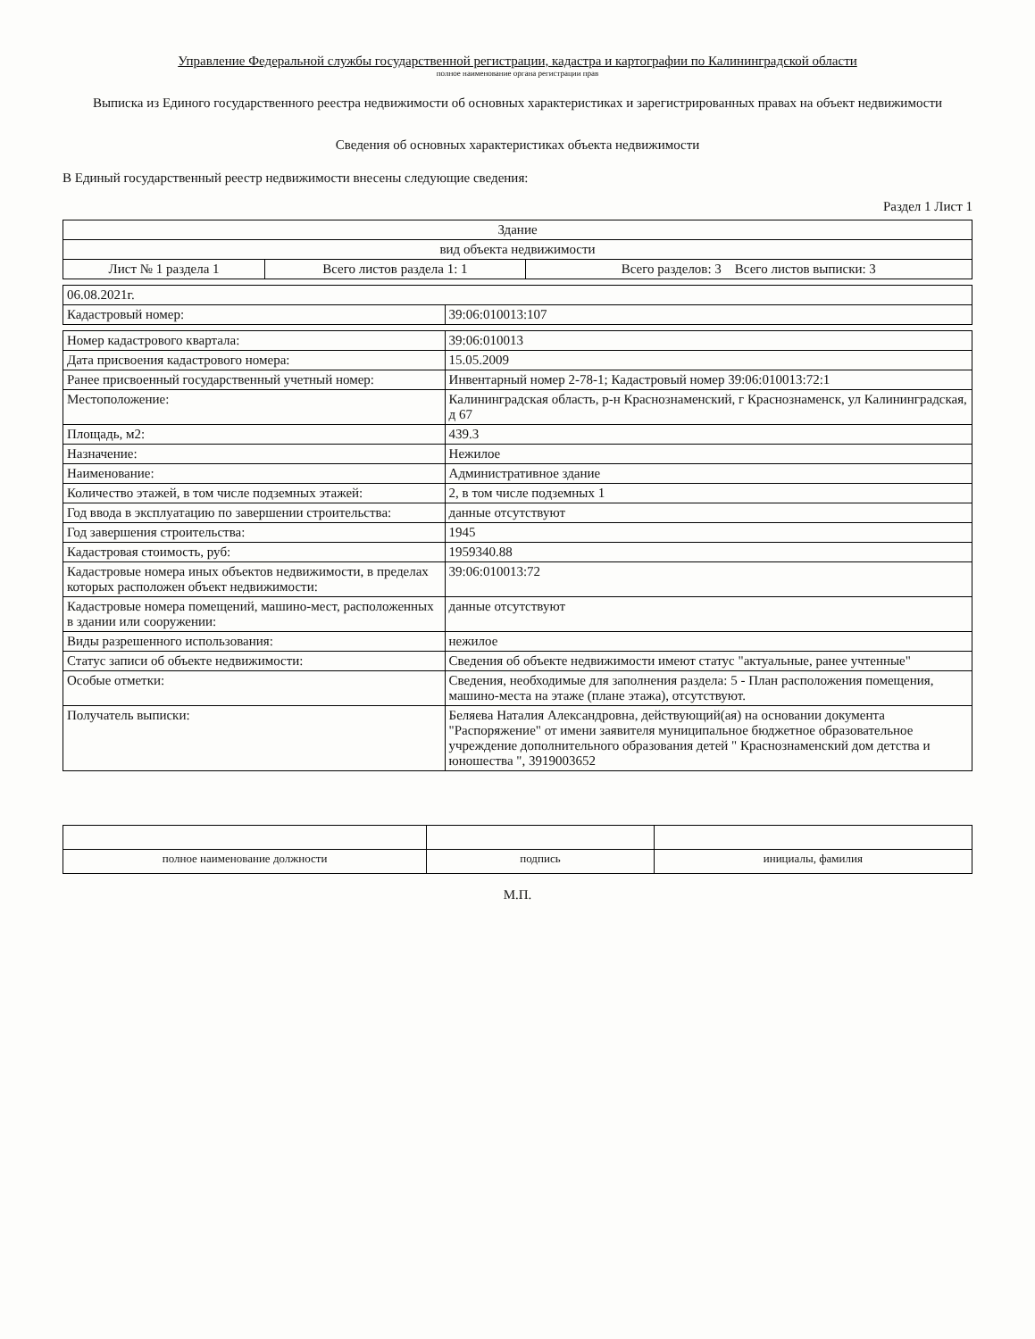Управление Федеральной службы государственной регистрации, кадастра и картографии по Калининградской области
полное наименование органа регистрации прав
Выписка из Единого государственного реестра недвижимости об основных характеристиках и зарегистрированных правах на объект недвижимости
Сведения об основных характеристиках объекта недвижимости
В Единый государственный реестр недвижимости внесены следующие сведения:
Раздел 1 Лист 1
| Здание | | |
| вид объекта недвижимости | | |
| Лист № 1 раздела 1 | Всего листов раздела 1: 1 | Всего разделов: 3 Всего листов выписки: 3 |
| 06.08.2021г. | |
| Кадастровый номер: | 39:06:010013:107 |
| Номер кадастрового квартала: | 39:06:010013 |
| Дата присвоения кадастрового номера: | 15.05.2009 |
| Ранее присвоенный государственный учетный номер: | Инвентарный номер 2-78-1; Кадастровый номер 39:06:010013:72:1 |
| Местоположение: | Калининградская область, р-н Краснознаменский, г Краснознаменск, ул Калининградская, д 67 |
| Площадь, м2: | 439.3 |
| Назначение: | Нежилое |
| Наименование: | Административное здание |
| Количество этажей, в том числе подземных этажей: | 2, в том числе подземных 1 |
| Год ввода в эксплуатацию по завершении строительства: | данные отсутствуют |
| Год завершения строительства: | 1945 |
| Кадастровая стоимость, руб: | 1959340.88 |
| Кадастровые номера иных объектов недвижимости, в пределах которых расположен объект недвижимости: | 39:06:010013:72 |
| Кадастровые номера помещений, машино-мест, расположенных в здании или сооружении: | данные отсутствуют |
| Виды разрешенного использования: | нежилое |
| Статус записи об объекте недвижимости: | Сведения об объекте недвижимости имеют статус "актуальные, ранее учтенные" |
| Особые отметки: | Сведения, необходимые для заполнения раздела: 5 - План расположения помещения, машино-места на этаже (плане этажа), отсутствуют. |
| Получатель выписки: | Беляева Наталия Александровна, действующий(ая) на основании документа "Распоряжение" от имени заявителя муниципальное бюджетное образовательное учреждение дополнительного образования детей " Краснознаменский дом детства и юношества ", 3919003652 |
| полное наименование должности | подпись | инициалы, фамилия |
М.П.